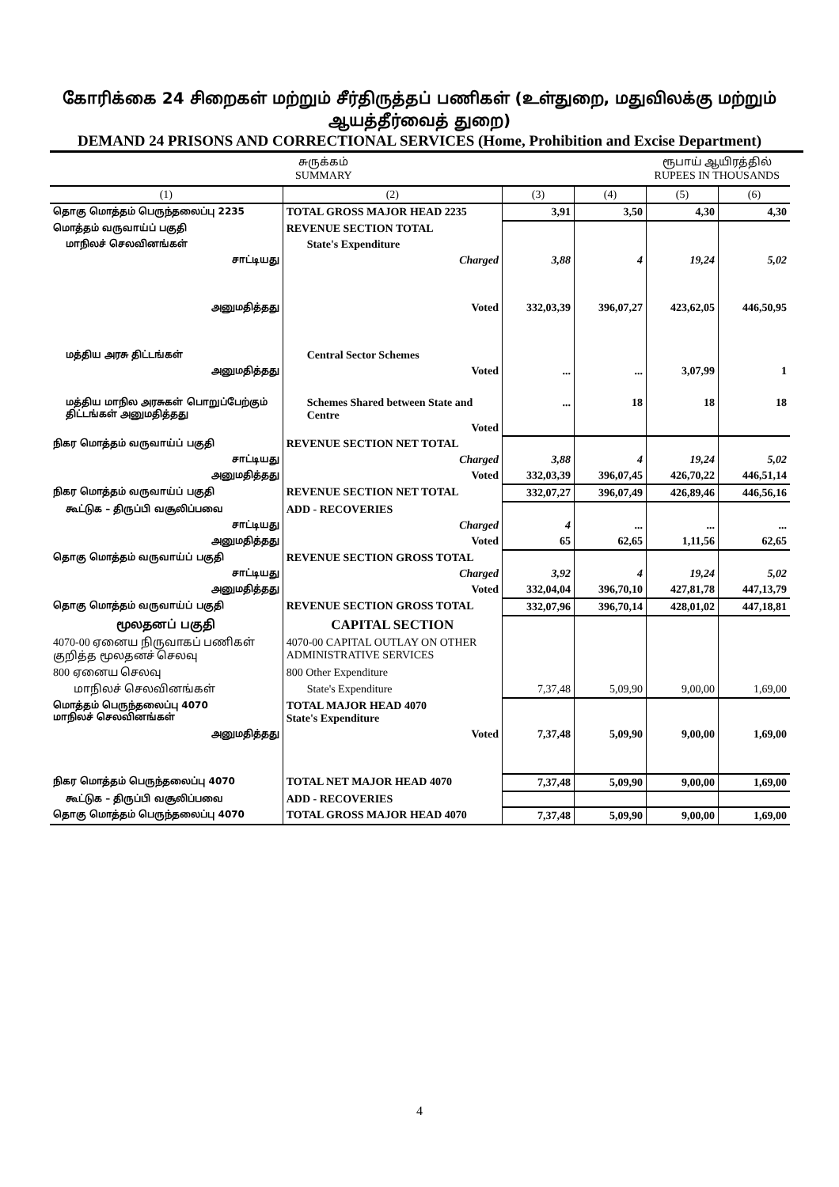கோரிக்கை 24 சிறைகள் மற்றும் சீர்திருத்தப் பணிகள் (உள்துறை, மதுவிலக்கு மற்றும் ஆயத்தீர்வைத் துறை)
DEMAND 24 PRISONS AND CORRECTIONAL SERVICES (Home, Prohibition and Excise Department)
சுருக்கம்
SUMMARY ரூபாய் ஆயிரத்தில்
RUPEES IN THOUSANDS
| (1) | (2) | (3) | (4) | (5) | (6) |
| --- | --- | --- | --- | --- | --- |
| தொகு மொத்தம் பெருந்தலைப்பு 2235 | TOTAL GROSS MAJOR HEAD 2235 | 3,91 | 3,50 | 4,30 | 4,30 |
| மொத்தம் வருவாய்ப் பகுதி | REVENUE SECTION TOTAL | | | | |
| மாநிலச் செலவினங்கள் | State's Expenditure | | | | |
| சாட்டியது | Charged | 3,88 | 4 | 19,24 | 5,02 |
| அனுமதித்தது | Voted | 332,03,39 | 396,07,27 | 423,62,05 | 446,50,95 |
| மத்திய அரசு திட்டங்கள் | Central Sector Schemes | | | | |
| அனுமதித்தது | Voted | ... | ... | 3,07,99 | 1 |
| மத்திய மாநில அரசுகள் பொறுப்பேற்கும் திட்டங்கள் அனுமதித்தது | Schemes Shared between State and Centre Voted | ... | 18 | 18 | 18 |
| நிகர மொத்தம் வருவாய்ப் பகுதி | REVENUE SECTION NET TOTAL | | | | |
| சாட்டியது | Charged | 3,88 | 4 | 19,24 | 5,02 |
| அனுமதித்தது | Voted | 332,03,39 | 396,07,45 | 426,70,22 | 446,51,14 |
| நிகர மொத்தம் வருவாய்ப் பகுதி | REVENUE SECTION NET TOTAL | 332,07,27 | 396,07,49 | 426,89,46 | 446,56,16 |
| கூட்டுக – திருப்பி வசூலிப்பவை | ADD - RECOVERIES | | | | |
| சாட்டியது | Charged | 4 | ... | ... | ... |
| அனுமதித்தது | Voted | 65 | 62,65 | 1,11,56 | 62,65 |
| தொகு மொத்தம் வருவாய்ப் பகுதி | REVENUE SECTION GROSS TOTAL | | | | |
| சாட்டியது | Charged | 3,92 | 4 | 19,24 | 5,02 |
| அனுமதித்தது | Voted | 332,04,04 | 396,70,10 | 427,81,78 | 447,13,79 |
| தொகு மொத்தம் வருவாய்ப் பகுதி | REVENUE SECTION GROSS TOTAL | 332,07,96 | 396,70,14 | 428,01,02 | 447,18,81 |
| மூலதனப் பகுதி | CAPITAL SECTION | | | | |
| 4070-00 ஏனைய நிருவாகப் பணிகள் குறித்த மூலதனச் செலவு | 4070-00 CAPITAL OUTLAY ON OTHER ADMINISTRATIVE SERVICES | | | | |
| 800 ஏனைய செலவு | 800 Other Expenditure | | | | |
| மாநிலச் செலவினங்கள் | State's Expenditure | 7,37,48 | 5,09,90 | 9,00,00 | 1,69,00 |
| மொத்தம் பெருந்தலைப்பு 4070 மாநிலச் செலவினங்கள் | TOTAL MAJOR HEAD 4070 State's Expenditure | | | | |
| அனுமதித்தது | Voted | 7,37,48 | 5,09,90 | 9,00,00 | 1,69,00 |
| நிகர மொத்தம் பெருந்தலைப்பு 4070 | TOTAL NET MAJOR HEAD 4070 | 7,37,48 | 5,09,90 | 9,00,00 | 1,69,00 |
| கூட்டுக – திருப்பி வசூலிப்பவை | ADD - RECOVERIES | | | | |
| தொகு மொத்தம் பெருந்தலைப்பு 4070 | TOTAL GROSS MAJOR HEAD 4070 | 7,37,48 | 5,09,90 | 9,00,00 | 1,69,00 |
4